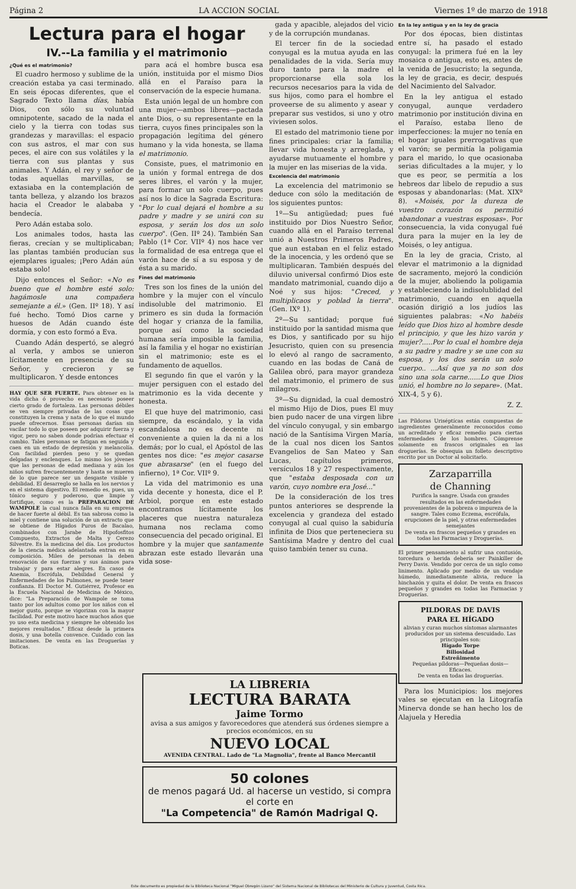Página 2 LA ACCION SOCIAL Viernes 1º de marzo de 1918
Lectura para el hogar
IV.--La familia y el matrimonio
¿Qué es el matrimonio?
El cuadro hermoso y sublime de la creación estaba ya casi terminado. En seis épocas diferentes, que el Sagrado Texto llama días, había Dios, con sólo su voluntad omnipotente, sacado de la nada el cielo y la tierra con todas sus grandezas y maravillas: el espacio con sus astros, el mar con sus peces, el aire con sus volátiles y la tierra con sus plantas y sus animales. Y Adán, el rey y señor de todas aquellas marvillas, se extasiaba en la contemplación de tanta belleza, y alzando los brazos hacia el Creador le alababa y bendecía.
Pero Adán estaba solo.
Los animales todos, hasta las fieras, crecían y se multiplicaban; las plantas también producían sus ejemplares iguales; ¡Pero Adán aún estaba solo!
Dijo entonces el Señor: «No es bueno que el hombre esté solo: hagámosle una compañera semejante a él.» (Gen. IIº 18). Y así fué hecho. Tomó Dios carne y huesos de Adán cuando éste dormía, y con esto formó a Eva.
Cuando Adán despertó, se alegró al verla, y ambos se unieron lícitamente en presencia de su Señor, y crecieron y se multiplicaron. Y desde entonces
HAY QUE SER FUERTE. Para obtener en la vida dicha ó provecho es necesario poseer cierto grado de fortaleza. Las personas débiles se ven siempre privadas de las cosas que constituyen la crema y nata de lo que el mundo puede ofrecernos. Esas personas darían sin vacilar todo lo que poseen por adquirir fuerza y vigor, pero no saben donde podrían efectuar el cambio. Tales personas se fatigan en seguida y caen en un estado de depresión y melancolía. Con facilidad pierden peso y se quedan delgadas y enclenques. Lo mismo los jóvenes que las personas de edad mediana y aún los niños sufren frecuentemente y hasta se mueren de lo que parece ser un desgaste visible y debilidad. El desarreglo se halla en los nervios y en el sistema digestivo. El remedio es, pues, un tónico seguro y poderoso, que limpie y fortifique, como es la PREPARACION DE WAMPOLE la cual nunca falla en su empresa de hacer fuerte al débil. Es tan sabrosa como la miel y contiene una solución de un extracto que se obtiene de Hígados Puros de Bacalao, combinados con Jarabe de Hipofosfitos Compuesto, Extractos de Malta y Cerezo Silvestre. Es la medicina del día. Los productos de la ciencia médica adelantada entran en su composición. Miles de personas la deben renovación de sus fuerzas y sus ánimos para trabajar y para estar alegres. En casos de Anemia, Escrófula, Debilidad General y Enfermedades de los Pulmones, se puede tener confianza. El Doctor M. Gutiérrez, Profesor en la Escuela Nacional de Medicina de México, dice: "La Preparación de Wampole se toma tanto por los adultos como por los niños con el mejor gusto, porque se vigorizan con la mayor facilidad. Por este motivo hace muchos años que yo uso esta medicina y siempre he obtenido los mejores resultados." Eficaz desde la primera dosis, y una botella convence. Cuidado con las imitaciones. De venta en las Droguerías y Boticas.
para acá el hombre busca esa unión, instituida por el mismo Dios allá en el Paraíso para la conservación de la especie humana.
Esta unión legal de un hombre con una mujer—ambos libres—pactada ante Dios, o su representante en la tierra, cuyos fines principales son la propagación legítima del género humano y la vida honesta, se llama el matrimonio.
Consiste, pues, el matrimonio en la unión y formal entrega de dos seres libres, el varón y la mujer, para formar un solo cuerpo, pues así nos lo dice la Sagrada Escritura: "Por lo cual dejará el hombre a su padre y madre y se unirá con su esposa, y serán los dos un solo cuerpo". (Gen. IIº 24). También San Pablo (1ª Cor. VIIº 4) nos hace ver la formalidad de esa entrega que el varón hace de sí a su esposa y de ésta a su marido.
Fines del matrimonio
Tres son los fines de la unión del hombre y la mujer con el vínculo indisoluble del matrimonio. El primero es sin duda la formación del hogar y crianza de la familia, porque así como la sociedad humana sería imposible la familia, así la familia y el hogar no existirían sin el matrimonio; este es el fundamento de aquellos.
El segundo fin que el varón y la mujer persiguen con el estado del matrimonio es la vida decente y honesta.
El que huye del matrimonio, casi siempre, da escándalo, y la vida escandalosa no es decente ni conveniente a quien la da ni a los demás; por lo cual, el Apóstol de las gentes nos dice: "es mejor casarse que abrasarse" (en el fuego del infierno), 1ª Cor. VIIº 9.
La vida del matrimonio es una vida decente y honesta, dice el P. Arbiol, porque en este estado encontramos lícitamente los placeres que nuestra naturaleza humana nos reclama como consecuencia del pecado original. El hombre y la mujer que santamente abrazan este estado llevarán una vida sose-
gada y apacible, alejados del vicio y de la corrupción mundanas.
El tercer fin de la sociedad conyugal es la mutua ayuda en las penalidades de la vida. Sería muy duro tanto para la madre el proporcionarse ella sola los recursos necesarios para la vida de sus hijos, como para el hombre el proveerse de su alimento y asear y preparar sus vestidos, si uno y otro viviesen solos.
El estado del matrimonio tiene por fines principales: criar la familia; llevar vida honesta y arreglada, y ayudarse mutuamente el hombre y la mujer en las miserias de la vida.
Excelencia del matrimonio
La excelencia del matrimonio se deduce con sólo la meditación de los siguientes puntos:
1º—Su antigüedad; pues fué instituido por Dios Nuestro Señor, cuando allá en el Paraíso terrenal unió a Nuestros Primeros Padres, que aun estaban en el feliz estado de la inocencia, y les ordenó que se multiplicaran. También después del diluvio universal confirmó Dios este mandato matrimonial, cuando dijo a Noé y sus hijos: "Creced, y multiplicaos y poblad la tierra". (Gen. IXº 1).
2º—Su santidad; porque fué instituido por la santidad misma que es Dios, y santificado por su hijo Jesucristo, quien con su presencia lo elevó al rango de sacramento, cuando en las bodas de Caná de Galilea obró, para mayor grandeza del matrimonio, el primero de sus milagros.
3º—Su dignidad, la cual demostró el mismo Hijo de Dios, pues El muy bien pudo nacer de una virgen libre del vínculo conyugal, y sin embargo nació de la Santísima Virgen María, de la cual nos dicen los Santos Evangelios de San Mateo y San Lucas, capítulos primeros, versículos 18 y 27 respectivamente, que "estaba desposada con un varón, cuyo nombre era José..."
De la consideración de los tres puntos anteriores se desprende la excelencia y grandeza del estado conyugal al cual quiso la sabiduría infinita de Dios que perteneciera su Santísima Madre y dentro del cual quiso también tener su cuna.
En la ley antigua y en la ley de gracia
Por dos épocas, bien distintas entre sí, ha pasado el estado conyugal: la primera fué en la ley mosaica o antigua, esto es, antes de la venida de Jesucristo; la segunda, la ley de gracia, es decir, después del Nacimiento del Salvador.
En la ley antigua el estado conyugal, aunque verdadero matrimonio por institución divina en el Paraíso, estaba lleno de imperfecciones: la mujer no tenía en el hogar iguales prerrogativas que el varón; se permitía la poligamia para el marido, lo que ocasionaba serias dificultades a la mujer, y lo que es peor, se permitía a los hebreos dar libelo de repudio a sus esposas y abandonarlas: (Mat. XIXº 8). «Moisés, por la dureza de vuestro corazón os permitió abandonar a vuestras esposas». Por consecuencia, la vida conyugal fué dura para la mujer en la ley de Moisés, o ley antigua.
En la ley de gracia, Cristo, al elevar el matrimonio a la dignidad de sacramento, mejoró la condición de la mujer, aboliendo la poligamia y estableciendo la indisolublidad del matrimonio, cuando en aquella ocasión dirigió a los judíos las siguientes palabras: «No habéis leído que Dios hizo al hombre desde el principio, y que les hizo varón y mujer?.....Por lo cual el hombre deja a su padre y madre y se une con su esposa, y los dos serán un solo cuerpo.. ...Así que ya no son dos sino una sola carne......Lo que Dios unió, el hombre no lo separe». (Mat. XIX-4, 5 y 6).
Z. Z.
Las Píldoras Uriséptícas están compuestas de ingredientes generalmente reconocidos como un acreditado y eficaz remedio para ciertas enfermedades de los hombres. Cómprense solamente en frascos originales en las droguerías. Se obsequia un folleto descriptivo escrito por un Doctor al solicitarlo.
Zarzaparrilla
de Channing
Purifica la sangre. Usada con grandes resultados en las enfermedades provenientes de la pobreza o impureza de la sangre. Tales como Eczema, escrófula, erupciones de la piel, y otras enfermedades semejantes
De venta en frascos pequeños y grandes en todas las Farmacias y Droguerías.
El primer pensamiento al sufrir una contusión, torcedura o herida debería ser Painkiller de Perry Davis. Vendido por cerca de un siglo como linimento. Aplicado por medio de un vendaje húmedo, inmediatamente alivia, reduce la hinchazón y quita el dolor. De venta en frascos pequeños y grandes en todas las Farmacias y Droguerías.
PILDORAS DE DAVIS
PARA EL HÍGADO
alivian y curan muchos síntomas alarmantes producidos por un sistema descuidado. Las principales son:
Hígado Torpe
Biliosidad
Estreñimento
Pequeñas píldoras—Pequeñas dosis—Eficaces.
De venta en todas las droguerías.
Para los Municipios: los mejores vales se ejecutan en la Litografía Minerva donde se han hecho los de Alajuela y Heredia
LA LIBRERIA
LECTURA BARATA
Jaime Tormo
avisa a sus amigos y favorecedores que atenderá sus órdenes siempre a precios económicos, en su
NUEVO LOCAL
AVENIDA CENTRAL. Lado de "La Magnolia", frente al Banco Mercantil
50 colones
de menos pagará Ud. al hacerse un vestido, si compra el corte en
"La Competencia" de Ramón Madrigal Q.
Este documento es propiedad de la Biblioteca Nacional "Miguel Obregón Lizano" del Sistema Nacional de Bibliotecas del Ministerio de Cultura y Juventud, Costa Rica.